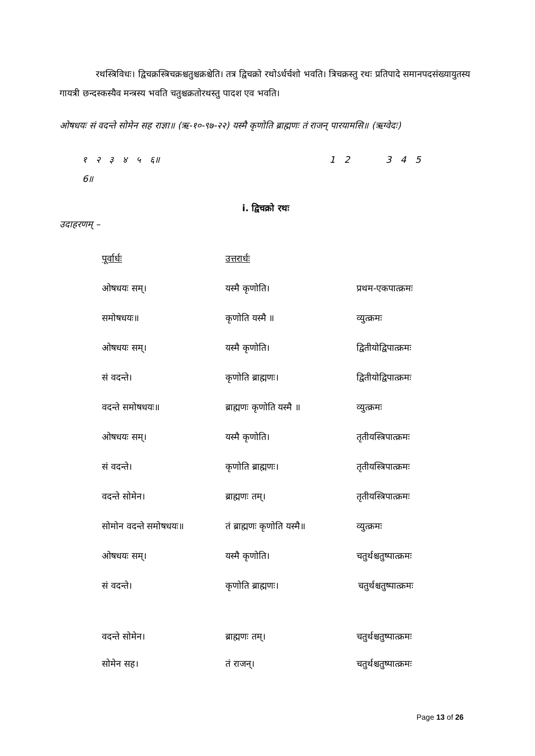रथस्त्रिविधः। द्विचक्रस्त्रिचक्रश्चतुश्चक्रश्चेति। तत्र द्विचक्रो रथोऽर्धर्चशो भवति। त्रिचक्रस्तु रथः प्रतिपादे समानपदसंख्यायुतस्य गायत्री छन्दस्कस्यैव मन्त्रस्य भवति चतुश्चक्रतोरथस्तु पादश एव भवति।
ओषधयः सं वदन्ते सोमेन सह राज्ञा॥ (ऋ-१०-९७-२२) यस्मै कृणोति ब्राह्मणः तं राजन् पारयामसि॥ (ऋग्वेदः)
१ २ ३ ४ ५ ६॥ 1 2 3 4 5 6॥
i. द्विचक्रो रथः
उदाहरणम् –
| पूर्वार्धः | उत्तरार्धः | |
| ओषधयः सम्। | यस्मै कृणोति। | प्रथम-एकपात्क्रमः |
| समोषधयः॥ | कृणोति यस्मै ॥ | व्युत्क्रमः |
| ओषधयः सम्। | यस्मै कृणोति। | द्वितीयोद्विपात्क्रमः |
| सं वदन्ते। | कृणोति ब्राह्मणः। | द्वितीयोद्विपात्क्रमः |
| वदन्ते समोषधयः॥ | ब्राह्मणः कृणोति यस्मै ॥ | व्युत्क्रमः |
| ओषधयः सम्। | यस्मै कृणोति। | तृतीयस्त्रिपात्क्रमः |
| सं वदन्ते। | कृणोति ब्राह्मणः। | तृतीयस्त्रिपात्क्रमः |
| वदन्ते सोमेन। | ब्राह्मणः तम्। | तृतीयस्त्रिपात्क्रमः |
| सोमोन वदन्ते समोषधयः॥ | तं ब्राह्मणः कृणोति यस्मै॥ | व्युत्क्रमः |
| ओषधयः सम्। | यस्मै कृणोति। | चतुर्थश्चतुष्पात्क्रमः |
| सं वदन्ते। | कृणोति ब्राह्मणः। | चतुर्थश्चतुष्पात्क्रमः |
| वदन्ते सोमेन। | ब्राह्मणः तम्। | चतुर्थश्चतुष्पात्क्रमः |
| सोमेन सह। | तं राजन्। | चतुर्थश्चतुष्पात्क्रमः |
Page 13 of 26